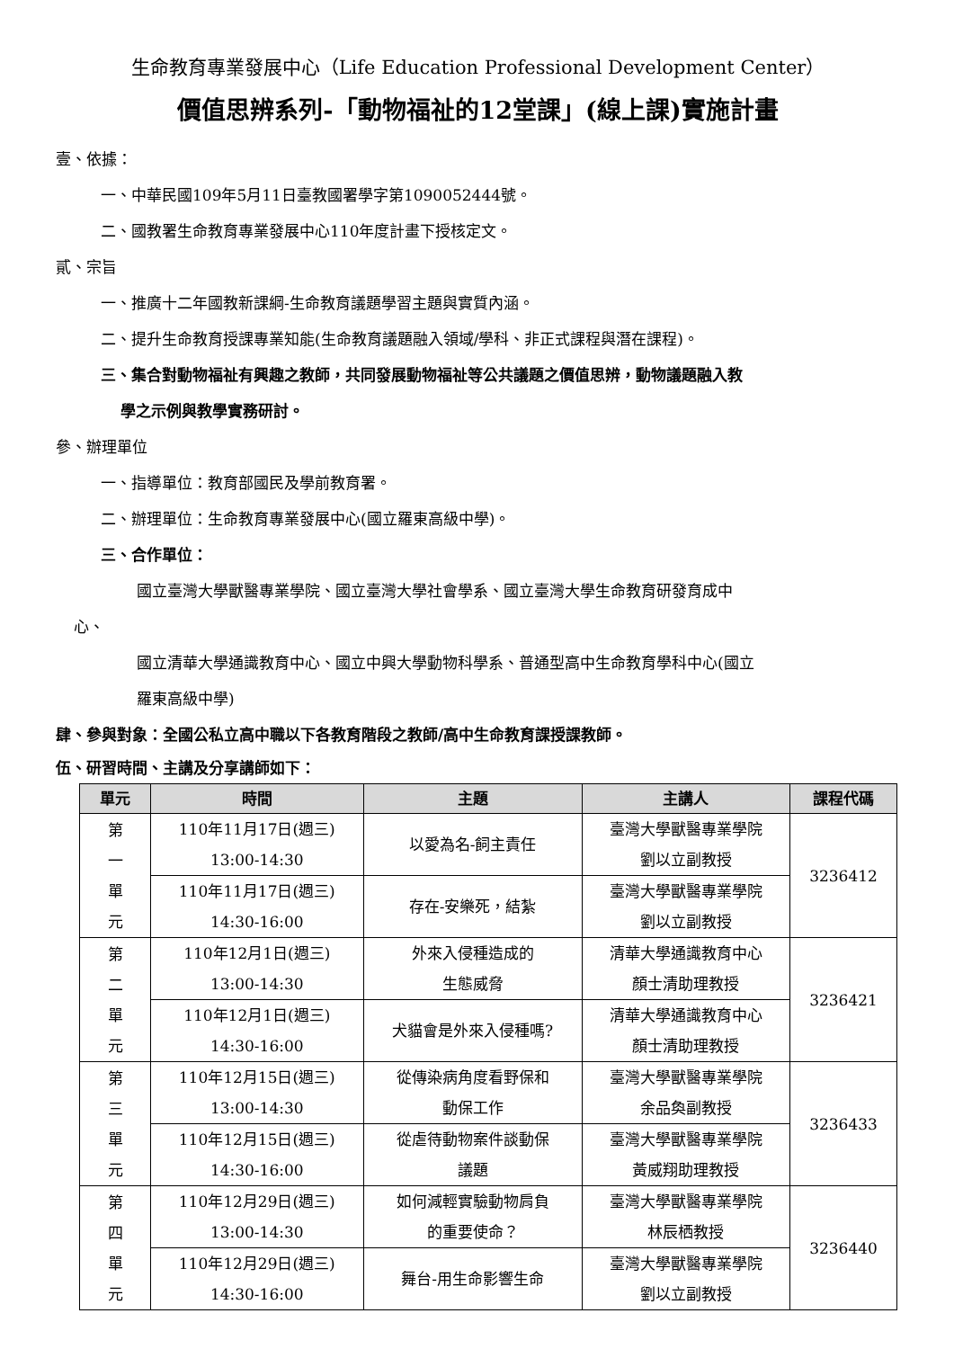生命教育專業發展中心（Life Education Professional Development Center）
價值思辨系列-「動物福祉的12堂課」(線上課)實施計畫
壹、依據：
一、中華民國109年5月11日臺教國署學字第1090052444號。
二、國教署生命教育專業發展中心110年度計畫下授核定文。
貳、宗旨
一、推廣十二年國教新課綱-生命教育議題學習主題與實質內涵。
二、提升生命教育授課專業知能(生命教育議題融入領域/學科、非正式課程與潛在課程)。
三、集合對動物福祉有興趣之教師，共同發展動物福祉等公共議題之價值思辨，動物議題融入教
學之示例與教學實務研討。
參、辦理單位
一、指導單位：教育部國民及學前教育署。
二、辦理單位：生命教育專業發展中心(國立羅東高級中學)。
三、合作單位：
國立臺灣大學獸醫專業學院、國立臺灣大學社會學系、國立臺灣大學生命教育研發育成中
心、
國立清華大學通識教育中心、國立中興大學動物科學系、普通型高中生命教育學科中心(國立
羅東高級中學)
肆、參與對象：全國公私立高中職以下各教育階段之教師/高中生命教育課授課教師。
伍、研習時間、主講及分享講師如下：
| 單元 | 時間 | 主題 | 主講人 | 課程代碼 |
| --- | --- | --- | --- | --- |
| 第 一 單 元 | 110年11月17日(週三) 13:00-14:30 | 以愛為名-飼主責任 | 臺灣大學獸醫專業學院 劉以立副教授 | 3236412 |
| | 110年11月17日(週三) 14:30-16:00 | 存在-安樂死，結紮 | 臺灣大學獸醫專業學院 劉以立副教授 | |
| 第 二 單 元 | 110年12月1日(週三) 13:00-14:30 | 外來入侵種造成的 生態威脅 | 清華大學通識教育中心 顏士清助理教授 | 3236421 |
| | 110年12月1日(週三) 14:30-16:00 | 犬貓會是外來入侵種嗎? | 清華大學通識教育中心 顏士清助理教授 | |
| 第 三 單 元 | 110年12月15日(週三) 13:00-14:30 | 從傳染病角度看野保和 動保工作 | 臺灣大學獸醫專業學院 余品奐副教授 | 3236433 |
| | 110年12月15日(週三) 14:30-16:00 | 從虐待動物案件談動保 議題 | 臺灣大學獸醫專業學院 黃威翔助理教授 | |
| 第 四 單 元 | 110年12月29日(週三) 13:00-14:30 | 如何減輕實驗動物肩負 的重要使命？ | 臺灣大學獸醫專業學院 林辰栖教授 | 3236440 |
| | 110年12月29日(週三) 14:30-16:00 | 舞台-用生命影響生命 | 臺灣大學獸醫專業學院 劉以立副教授 | |